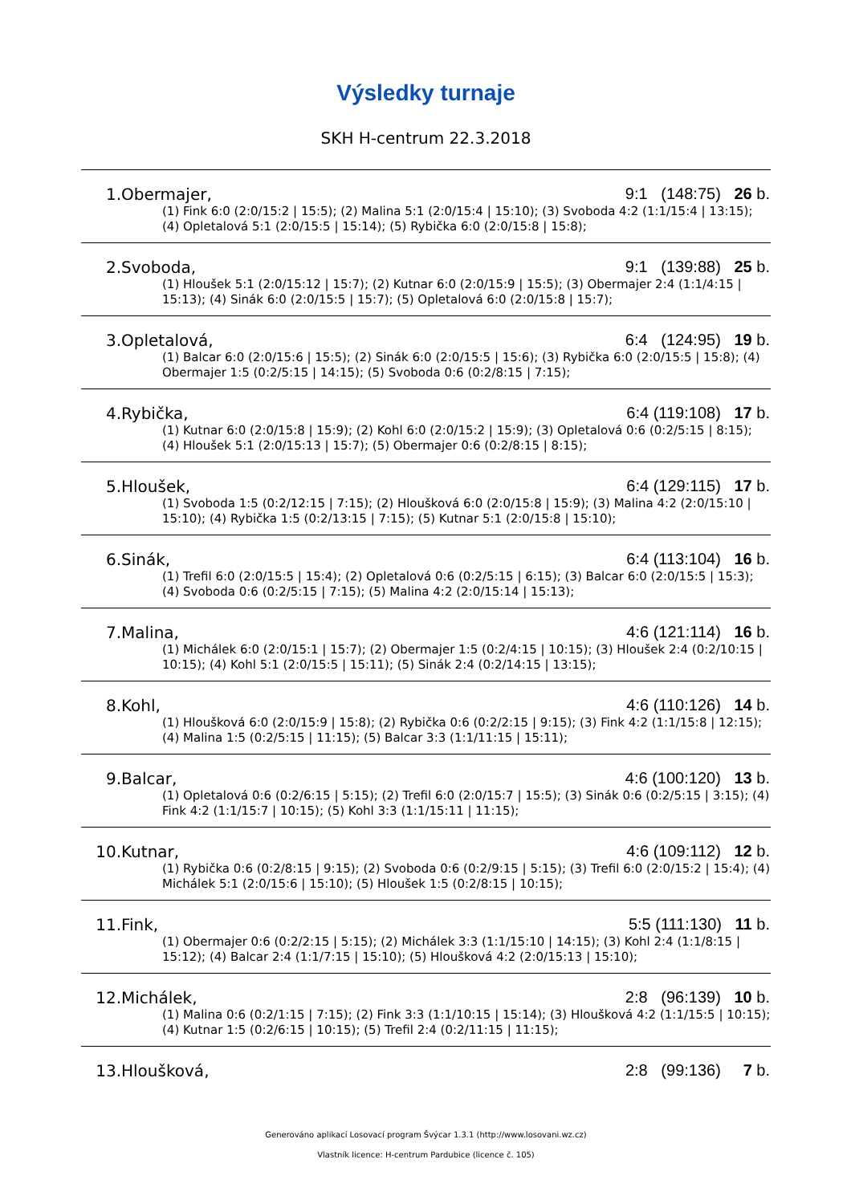Výsledky turnaje
SKH H-centrum 22.3.2018
| 1. Obermajer, | 9:1 (148:75) 26 b. |
| (1) Fink 6:0 (2:0/15:2 / 15:5); (2) Malina 5:1 (2:0/15:4 / 15:10); (3) Svoboda 4:2 (1:1/15:4 / 13:15); (4) Opletalová 5:1 (2:0/15:5 / 15:14); (5) Rybička 6:0 (2:0/15:8 / 15:8); | |
| 2. Svoboda, | 9:1 (139:88) 25 b. |
| (1) Hloušek 5:1 (2:0/15:12 / 15:7); (2) Kutnar 6:0 (2:0/15:9 / 15:5); (3) Obermajer 2:4 (1:1/4:15 / 15:13); (4) Sinák 6:0 (2:0/15:5 / 15:7); (5) Opletalová 6:0 (2:0/15:8 / 15:7); | |
| 3. Opletalová, | 6:4 (124:95) 19 b. |
| (1) Balcar 6:0 (2:0/15:6 / 15:5); (2) Sinák 6:0 (2:0/15:5 / 15:6); (3) Rybička 6:0 (2:0/15:5 / 15:8); (4) Obermajer 1:5 (0:2/5:15 / 14:15); (5) Svoboda 0:6 (0:2/8:15 / 7:15); | |
| 4. Rybička, | 6:4 (119:108) 17 b. |
| (1) Kutnar 6:0 (2:0/15:8 / 15:9); (2) Kohl 6:0 (2:0/15:2 / 15:9); (3) Opletalová 0:6 (0:2/5:15 / 8:15); (4) Hloušek 5:1 (2:0/15:13 / 15:7); (5) Obermajer 0:6 (0:2/8:15 / 8:15); | |
| 5. Hloušek, | 6:4 (129:115) 17 b. |
| (1) Svoboda 1:5 (0:2/12:15 / 7:15); (2) Hloušková 6:0 (2:0/15:8 / 15:9); (3) Malina 4:2 (2:0/15:10 / 15:10); (4) Rybička 1:5 (0:2/13:15 / 7:15); (5) Kutnar 5:1 (2:0/15:8 / 15:10); | |
| 6. Sinák, | 6:4 (113:104) 16 b. |
| (1) Trefil 6:0 (2:0/15:5 / 15:4); (2) Opletalová 0:6 (0:2/5:15 / 6:15); (3) Balcar 6:0 (2:0/15:5 / 15:3); (4) Svoboda 0:6 (0:2/5:15 / 7:15); (5) Malina 4:2 (2:0/15:14 / 15:13); | |
| 7. Malina, | 4:6 (121:114) 16 b. |
| (1) Michálek 6:0 (2:0/15:1 / 15:7); (2) Obermajer 1:5 (0:2/4:15 / 10:15); (3) Hloušek 2:4 (0:2/10:15 / 10:15); (4) Kohl 5:1 (2:0/15:5 / 15:11); (5) Sinák 2:4 (0:2/14:15 / 13:15); | |
| 8. Kohl, | 4:6 (110:126) 14 b. |
| (1) Hloušková 6:0 (2:0/15:9 / 15:8); (2) Rybička 0:6 (0:2/2:15 / 9:15); (3) Fink 4:2 (1:1/15:8 / 12:15); (4) Malina 1:5 (0:2/5:15 / 11:15); (5) Balcar 3:3 (1:1/11:15 / 15:11); | |
| 9. Balcar, | 4:6 (100:120) 13 b. |
| (1) Opletalová 0:6 (0:2/6:15 / 5:15); (2) Trefil 6:0 (2:0/15:7 / 15:5); (3) Sinák 0:6 (0:2/5:15 / 3:15); (4) Fink 4:2 (1:1/15:7 / 10:15); (5) Kohl 3:3 (1:1/15:11 / 11:15); | |
| 10. Kutnar, | 4:6 (109:112) 12 b. |
| (1) Rybička 0:6 (0:2/8:15 / 9:15); (2) Svoboda 0:6 (0:2/9:15 / 5:15); (3) Trefil 6:0 (2:0/15:2 / 15:4); (4) Michálek 5:1 (2:0/15:6 / 15:10); (5) Hloušek 1:5 (0:2/8:15 / 10:15); | |
| 11. Fink, | 5:5 (111:130) 11 b. |
| (1) Obermajer 0:6 (0:2/2:15 / 5:15); (2) Michálek 3:3 (1:1/15:10 / 14:15); (3) Kohl 2:4 (1:1/8:15 / 15:12); (4) Balcar 2:4 (1:1/7:15 / 15:10); (5) Hloušková 4:2 (2:0/15:13 / 15:10); | |
| 12. Michálek, | 2:8 (96:139) 10 b. |
| (1) Malina 0:6 (0:2/1:15 / 7:15); (2) Fink 3:3 (1:1/10:15 / 15:14); (3) Hloušková 4:2 (1:1/15:5 / 10:15); (4) Kutnar 1:5 (0:2/6:15 / 10:15); (5) Trefil 2:4 (0:2/11:15 / 11:15); | |
| 13. Hloušková, | 2:8 (99:136) 7 b. |
Generováno aplikací Losovací program Švýcar 1.3.1 (http://www.losovani.wz.cz)
Vlastník licence: H-centrum Pardubice (licence č. 105)